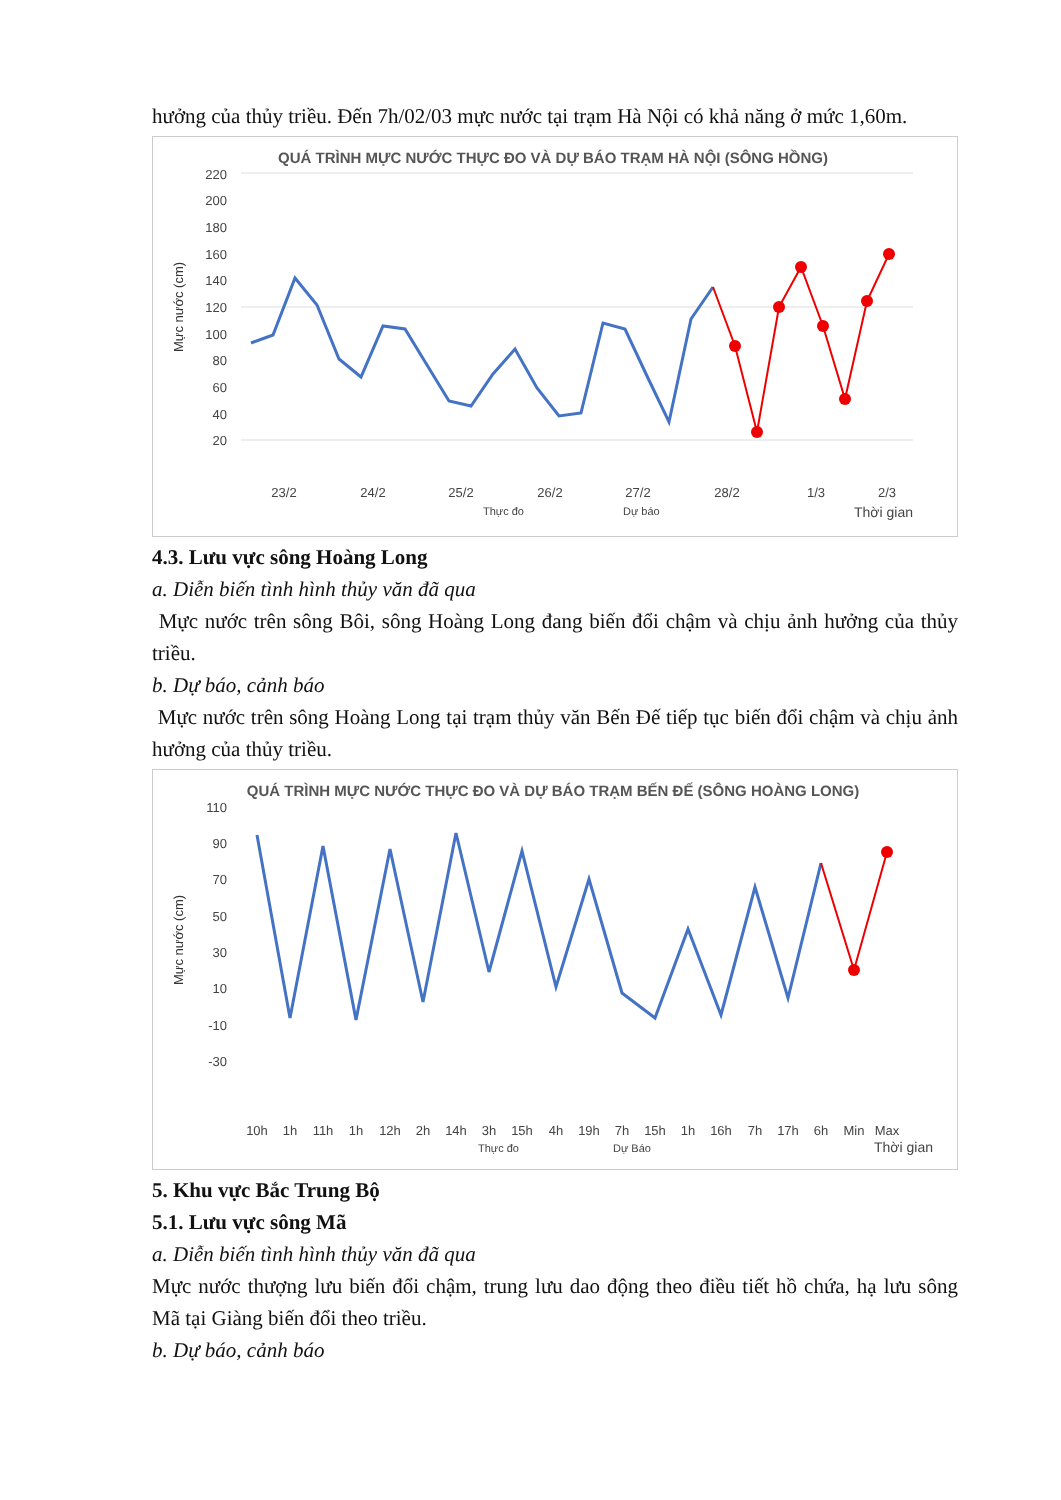hưởng của thủy triều. Đến 7h/02/03 mực nước tại trạm Hà Nội có khả năng ở mức 1,60m.
QUÁ TRÌNH MỰC NƯỚC THỰC ĐO VÀ DỰ BÁO TRẠM HÀ NỘI (SÔNG HỒNG)
220
200
180
160
140
120
100
80
60
40
20
Mực nước (cm)
23/2
24/2
25/2
26/2
27/2
28/2
1/3
2/3
Thực đo
Dự báo
Thời gian
4.3. Lưu vực sông Hoàng Long
a. Diễn biến tình hình thủy văn đã qua
Mực nước trên sông Bôi, sông Hoàng Long đang biến đổi chậm và chịu ảnh hưởng của thủy triều.
b. Dự báo, cảnh báo
Mực nước trên sông Hoàng Long tại trạm thủy văn Bến Đế tiếp tục biến đổi chậm và chịu ảnh hưởng của thủy triều.
QUÁ TRÌNH MỰC NƯỚC THỰC ĐO VÀ DỰ BÁO TRẠM BẾN ĐẾ (SÔNG HOÀNG LONG)
110
90
70
50
30
10
-10
-30
Mực nước (cm)
10h
1h
11h
1h
12h
2h
14h
3h
15h
4h
19h
7h
15h
1h
16h
7h
17h
6h
Min
Max
Thực đo
Dự Báo
Thời gian
5. Khu vực Bắc Trung Bộ
5.1. Lưu vực sông Mã
a. Diễn biến tình hình thủy văn đã qua
Mực nước thượng lưu biến đổi chậm, trung lưu dao động theo điều tiết hồ chứa, hạ lưu sông Mã tại Giàng biến đổi theo triều.
b. Dự báo, cảnh báo